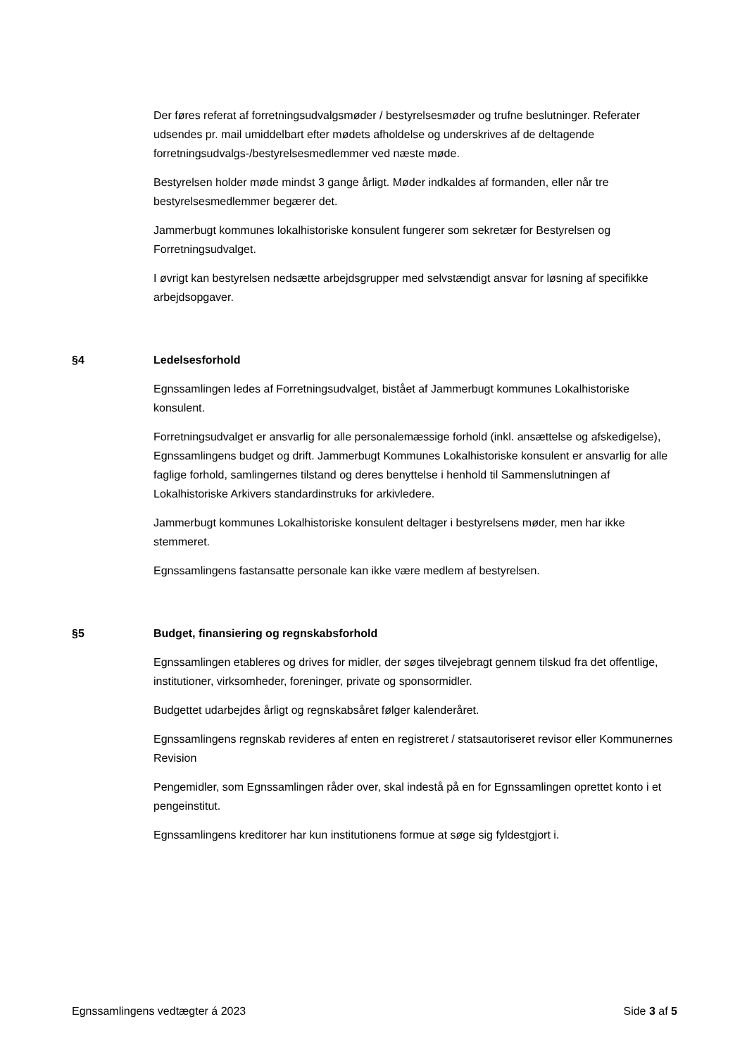Der føres referat af forretningsudvalgsmøder / bestyrelsesmøder og trufne beslutninger. Referater udsendes pr. mail umiddelbart efter mødets afholdelse og underskrives af de deltagende forretningsudvalgs-/bestyrelsesmedlemmer ved næste møde.
Bestyrelsen holder møde mindst 3 gange årligt. Møder indkaldes af formanden, eller når tre bestyrelsesmedlemmer begærer det.
Jammerbugt kommunes lokalhistoriske konsulent fungerer som sekretær for Bestyrelsen og Forretningsudvalget.
I øvrigt kan bestyrelsen nedsætte arbejdsgrupper med selvstændigt ansvar for løsning af specifikke arbejdsopgaver.
§4 Ledelsesforhold
Egnssamlingen ledes af Forretningsudvalget, bistået af Jammerbugt kommunes Lokalhistoriske konsulent.
Forretningsudvalget er ansvarlig for alle personalemæssige forhold (inkl. ansættelse og afskedigelse), Egnssamlingens budget og drift. Jammerbugt Kommunes Lokalhistoriske konsulent er ansvarlig for alle faglige forhold, samlingernes tilstand og deres benyttelse i henhold til Sammenslutningen af Lokalhistoriske Arkivers standardinstruks for arkivledere.
Jammerbugt kommunes Lokalhistoriske konsulent deltager i bestyrelsens møder, men har ikke stemmeret.
Egnssamlingens fastansatte personale kan ikke være medlem af bestyrelsen.
§5 Budget, finansiering og regnskabsforhold
Egnssamlingen etableres og drives for midler, der søges tilvejebragt gennem tilskud fra det offentlige, institutioner, virksomheder, foreninger, private og sponsormidler.
Budgettet udarbejdes årligt og regnskabsåret følger kalenderåret.
Egnssamlingens regnskab revideres af enten en registreret / statsautoriseret revisor eller Kommunernes Revision
Pengemidler, som Egnssamlingen råder over, skal indestå på en for Egnssamlingen oprettet konto i et pengeinstitut.
Egnssamlingens kreditorer har kun institutionens formue at søge sig fyldestgjort i.
Egnssamlingens vedtægter á 2023 Side 3 af 5